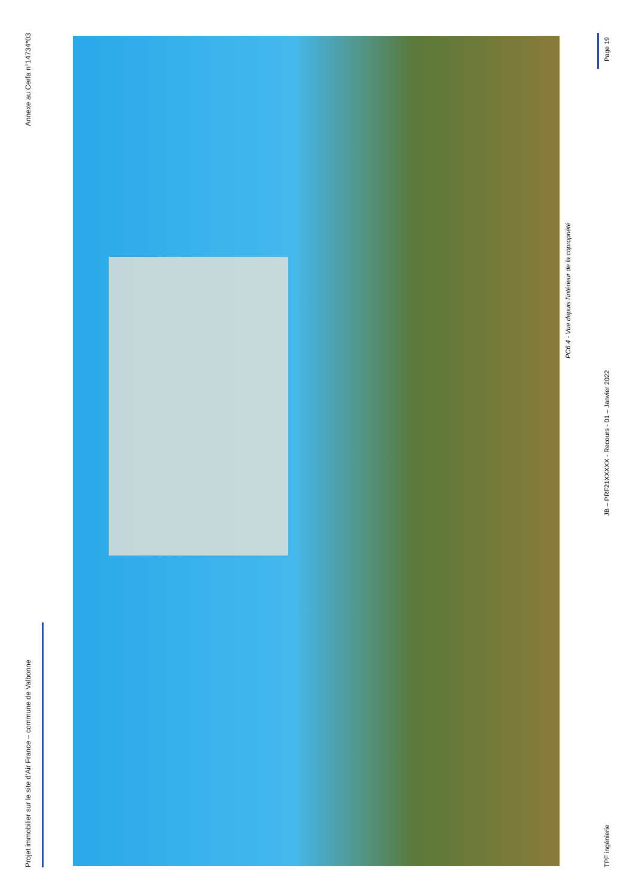Projet immobilier sur le site d'Air France – commune de Valbonne Annexe au Cerfa n°14734*03
PC6.4 - Vue depuis l'intérieur de la copropriété
TPF ingénierie JB – PRF21XXXXX - Recours - 01 – Janvier 2022 Page 19